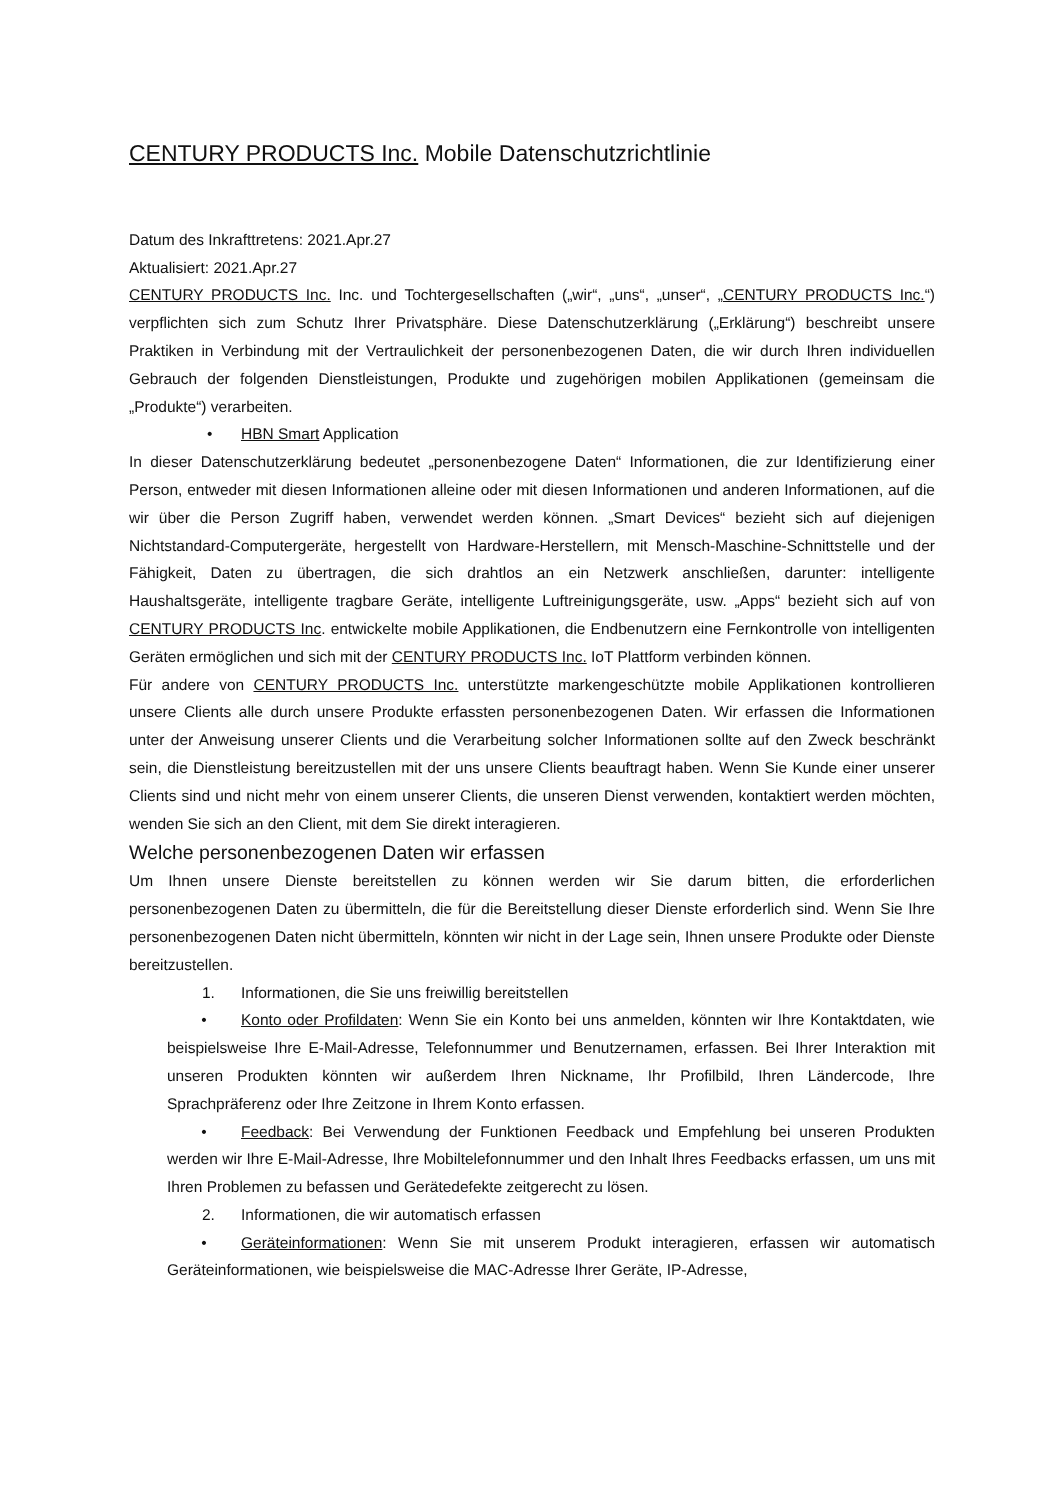CENTURY PRODUCTS Inc. Mobile Datenschutzrichtlinie
Datum des Inkrafttretens: 2021.Apr.27
Aktualisiert: 2021.Apr.27
CENTURY PRODUCTS Inc. Inc. und Tochtergesellschaften („wir“, „uns“, „unser“, „CENTURY PRODUCTS Inc.“) verpflichten sich zum Schutz Ihrer Privatsphäre. Diese Datenschutzerklärung („Erklärung“) beschreibt unsere Praktiken in Verbindung mit der Vertraulichkeit der personenbezogenen Daten, die wir durch Ihren individuellen Gebrauch der folgenden Dienstleistungen, Produkte und zugehörigen mobilen Applikationen (gemeinsam die „Produkte“) verarbeiten.
• HBN Smart Application
In dieser Datenschutzerklärung bedeutet „personenbezogene Daten“ Informationen, die zur Identifizierung einer Person, entweder mit diesen Informationen alleine oder mit diesen Informationen und anderen Informationen, auf die wir über die Person Zugriff haben, verwendet werden können. „Smart Devices“ bezieht sich auf diejenigen Nichtstandard-Computergeräte, hergestellt von Hardware-Herstellern, mit Mensch-Maschine-Schnittstelle und der Fähigkeit, Daten zu übertragen, die sich drahtlos an ein Netzwerk anschließen, darunter: intelligente Haushaltsgeräte, intelligente tragbare Geräte, intelligente Luftreinigungsgeräte, usw. „Apps“ bezieht sich auf von CENTURY PRODUCTS Inc. entwickelte mobile Applikationen, die Endbenutzern eine Fernkontrolle von intelligenten Geräten ermöglichen und sich mit der CENTURY PRODUCTS Inc. IoT Plattform verbinden können.
Für andere von CENTURY PRODUCTS Inc. unterstützte markengeschützte mobile Applikationen kontrollieren unsere Clients alle durch unsere Produkte erfassten personenbezogenen Daten. Wir erfassen die Informationen unter der Anweisung unserer Clients und die Verarbeitung solcher Informationen sollte auf den Zweck beschränkt sein, die Dienstleistung bereitzustellen mit der uns unsere Clients beauftragt haben. Wenn Sie Kunde einer unserer Clients sind und nicht mehr von einem unserer Clients, die unseren Dienst verwenden, kontaktiert werden möchten, wenden Sie sich an den Client, mit dem Sie direkt interagieren.
Welche personenbezogenen Daten wir erfassen
Um Ihnen unsere Dienste bereitstellen zu können werden wir Sie darum bitten, die erforderlichen personenbezogenen Daten zu übermitteln, die für die Bereitstellung dieser Dienste erforderlich sind. Wenn Sie Ihre personenbezogenen Daten nicht übermitteln, könnten wir nicht in der Lage sein, Ihnen unsere Produkte oder Dienste bereitzustellen.
1. Informationen, die Sie uns freiwillig bereitstellen
• Konto oder Profildaten: Wenn Sie ein Konto bei uns anmelden, könnten wir Ihre Kontaktdaten, wie beispielsweise Ihre E-Mail-Adresse, Telefonnummer und Benutzernamen, erfassen. Bei Ihrer Interaktion mit unseren Produkten könnten wir außerdem Ihren Nickname, Ihr Profilbild, Ihren Ländercode, Ihre Sprachpräferenz oder Ihre Zeitzone in Ihrem Konto erfassen.
• Feedback: Bei Verwendung der Funktionen Feedback und Empfehlung bei unseren Produkten werden wir Ihre E-Mail-Adresse, Ihre Mobiltelefonnummer und den Inhalt Ihres Feedbacks erfassen, um uns mit Ihren Problemen zu befassen und Gerätedefekte zeitgerecht zu lösen.
2. Informationen, die wir automatisch erfassen
• Geräteinformationen: Wenn Sie mit unserem Produkt interagieren, erfassen wir automatisch Geräteinformationen, wie beispielsweise die MAC-Adresse Ihrer Geräte, IP-Adresse,